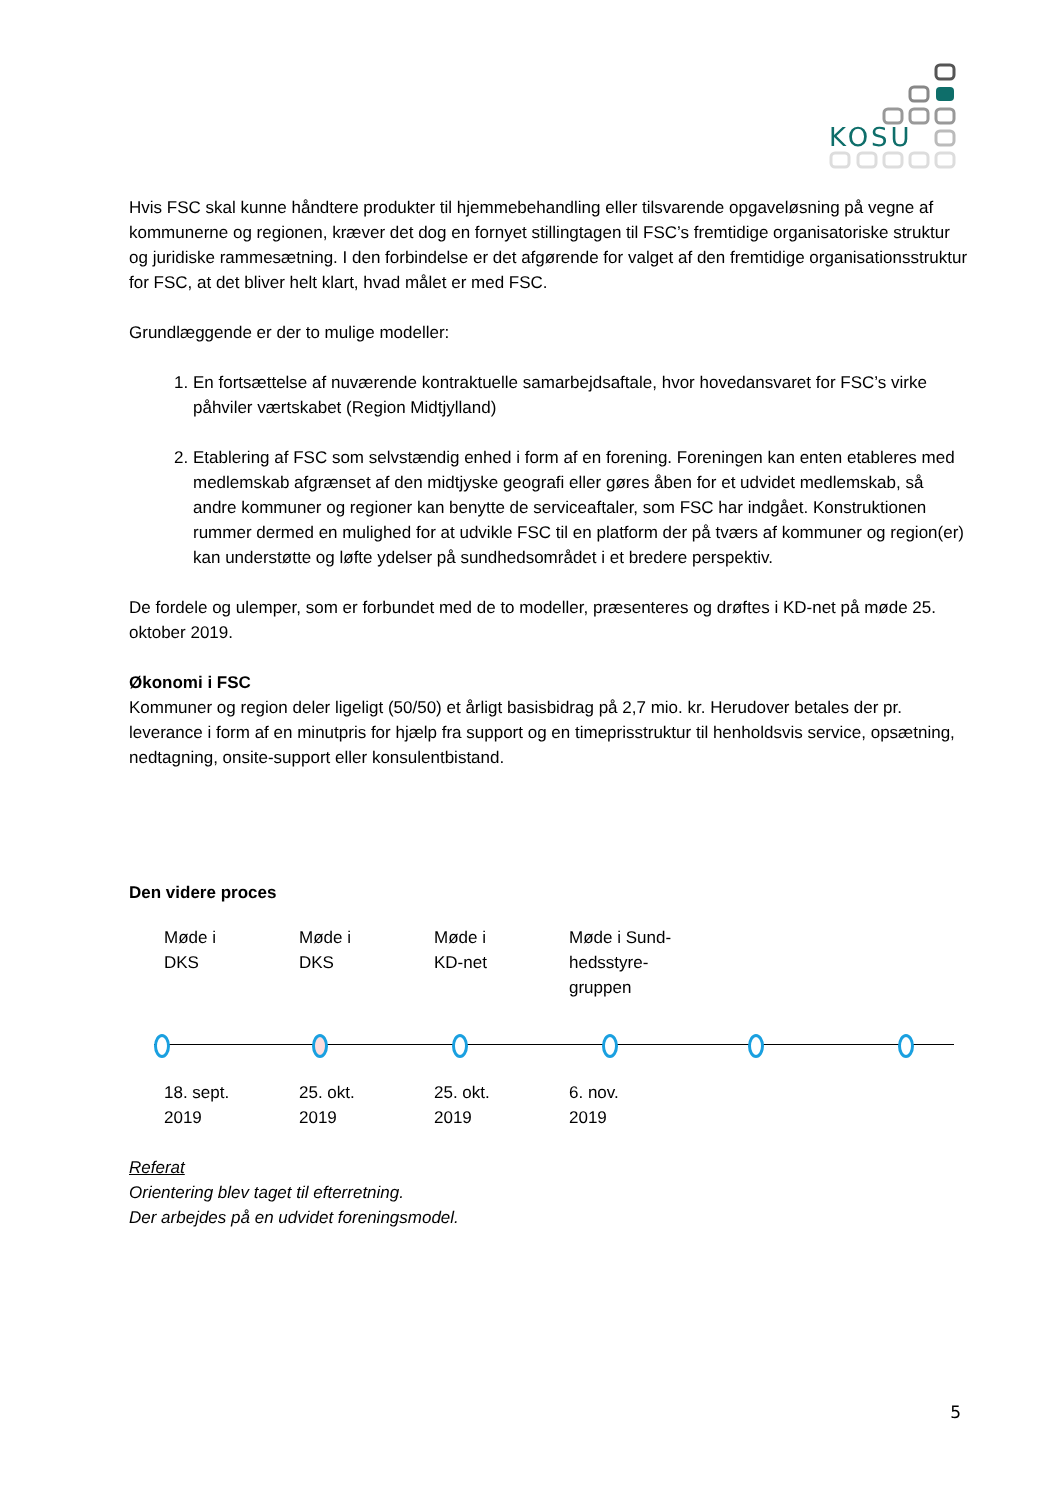KOSU
Hvis FSC skal kunne håndtere produkter til hjemmebehandling eller tilsvarende opgaveløsning på vegne af kommunerne og regionen, kræver det dog en fornyet stillingtagen til FSC’s fremtidige organisatoriske struktur og juridiske rammesætning. I den forbindelse er det afgørende for valget af den fremtidige organisationsstruktur for FSC, at det bliver helt klart, hvad målet er med FSC.
Grundlæggende er der to mulige modeller:
1. En fortsættelse af nuværende kontraktuelle samarbejdsaftale, hvor hovedansvaret for FSC’s virke påhviler værtskabet (Region Midtjylland)
2. Etablering af FSC som selvstændig enhed i form af en forening. Foreningen kan enten etableres med medlemskab afgrænset af den midtjyske geografi eller gøres åben for et udvidet medlemskab, så andre kommuner og regioner kan benytte de serviceaftaler, som FSC har indgået. Konstruktionen rummer dermed en mulighed for at udvikle FSC til en platform der på tværs af kommuner og region(er) kan understøtte og løfte ydelser på sundhedsområdet i et bredere perspektiv.
De fordele og ulemper, som er forbundet med de to modeller, præsenteres og drøftes i KD-net på møde 25. oktober 2019.
Økonomi i FSC
Kommuner og region deler ligeligt (50/50) et årligt basisbidrag på 2,7 mio. kr. Herudover betales der pr. leverance i form af en minutpris for hjælp fra support og en timeprisstruktur til henholdsvis service, opsætning, nedtagning, onsite-support eller konsulentbistand.
Den videre proces
Møde i
DKS
Møde i
DKS
Møde i
KD-net
Møde i Sund-
hedsstyre-
gruppen
18. sept.
2019
25. okt.
2019
25. okt.
2019
6. nov.
2019
Referat
Orientering blev taget til efterretning.
Der arbejdes på en udvidet foreningsmodel.
5